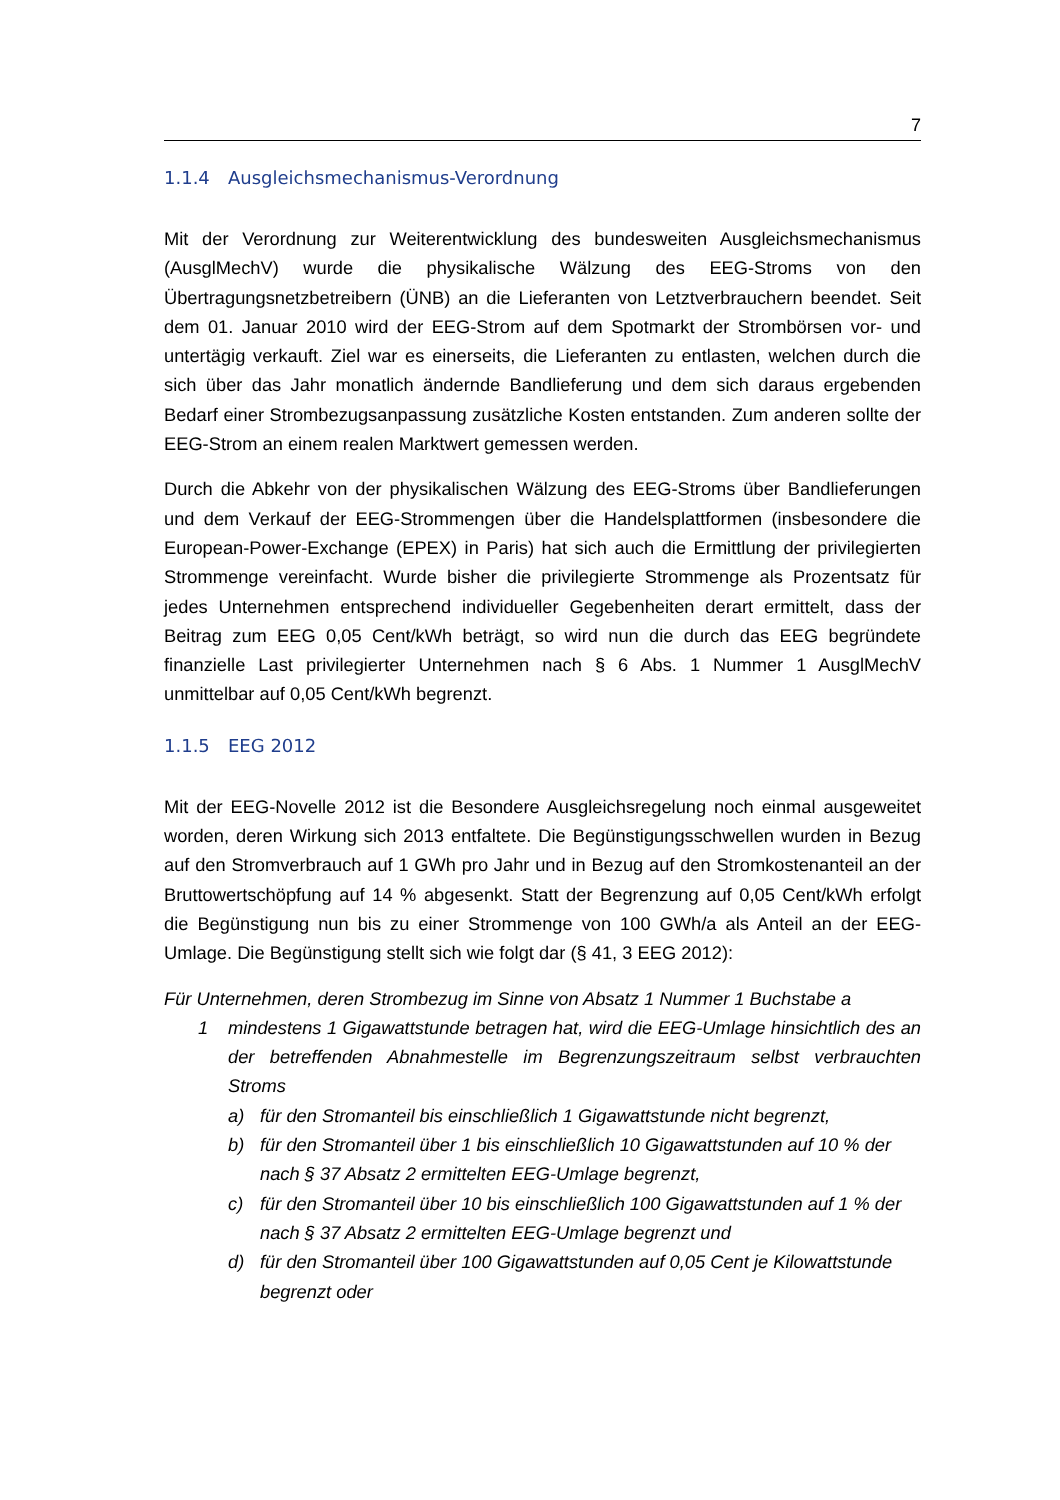7
1.1.4 Ausgleichsmechanismus-Verordnung
Mit der Verordnung zur Weiterentwicklung des bundesweiten Ausgleichsmechanismus (AusglMechV) wurde die physikalische Wälzung des EEG-Stroms von den Übertragungsnetzbetreibern (ÜNB) an die Lieferanten von Letztverbrauchern beendet. Seit dem 01. Januar 2010 wird der EEG-Strom auf dem Spotmarkt der Strombörsen vor- und untertägig verkauft. Ziel war es einerseits, die Lieferanten zu entlasten, welchen durch die sich über das Jahr monatlich ändernde Bandlieferung und dem sich daraus ergebenden Bedarf einer Strombezugsanpassung zusätzliche Kosten entstanden. Zum anderen sollte der EEG-Strom an einem realen Marktwert gemessen werden.
Durch die Abkehr von der physikalischen Wälzung des EEG-Stroms über Bandlieferungen und dem Verkauf der EEG-Strommengen über die Handelsplattformen (insbesondere die European-Power-Exchange (EPEX) in Paris) hat sich auch die Ermittlung der privilegierten Strommenge vereinfacht. Wurde bisher die privilegierte Strommenge als Prozentsatz für jedes Unternehmen entsprechend individueller Gegebenheiten derart ermittelt, dass der Beitrag zum EEG 0,05 Cent/kWh beträgt, so wird nun die durch das EEG begründete finanzielle Last privilegierter Unternehmen nach § 6 Abs. 1 Nummer 1 AusglMechV unmittelbar auf 0,05 Cent/kWh begrenzt.
1.1.5 EEG 2012
Mit der EEG-Novelle 2012 ist die Besondere Ausgleichsregelung noch einmal ausgeweitet worden, deren Wirkung sich 2013 entfaltete. Die Begünstigungsschwellen wurden in Bezug auf den Stromverbrauch auf 1 GWh pro Jahr und in Bezug auf den Stromkostenanteil an der Bruttowertschöpfung auf 14 % abgesenkt. Statt der Begrenzung auf 0,05 Cent/kWh erfolgt die Begünstigung nun bis zu einer Strommenge von 100 GWh/a als Anteil an der EEG-Umlage. Die Begünstigung stellt sich wie folgt dar (§ 41, 3 EEG 2012):
Für Unternehmen, deren Strombezug im Sinne von Absatz 1 Nummer 1 Buchstabe a
1 mindestens 1 Gigawattstunde betragen hat, wird die EEG-Umlage hinsichtlich des an der betreffenden Abnahmestelle im Begrenzungszeitraum selbst verbrauchten Stroms
a) für den Stromanteil bis einschließlich 1 Gigawattstunde nicht begrenzt,
b) für den Stromanteil über 1 bis einschließlich 10 Gigawattstunden auf 10 % der nach § 37 Absatz 2 ermittelten EEG-Umlage begrenzt,
c) für den Stromanteil über 10 bis einschließlich 100 Gigawattstunden auf 1 % der nach § 37 Absatz 2 ermittelten EEG-Umlage begrenzt und
d) für den Stromanteil über 100 Gigawattstunden auf 0,05 Cent je Kilowattstunde begrenzt oder